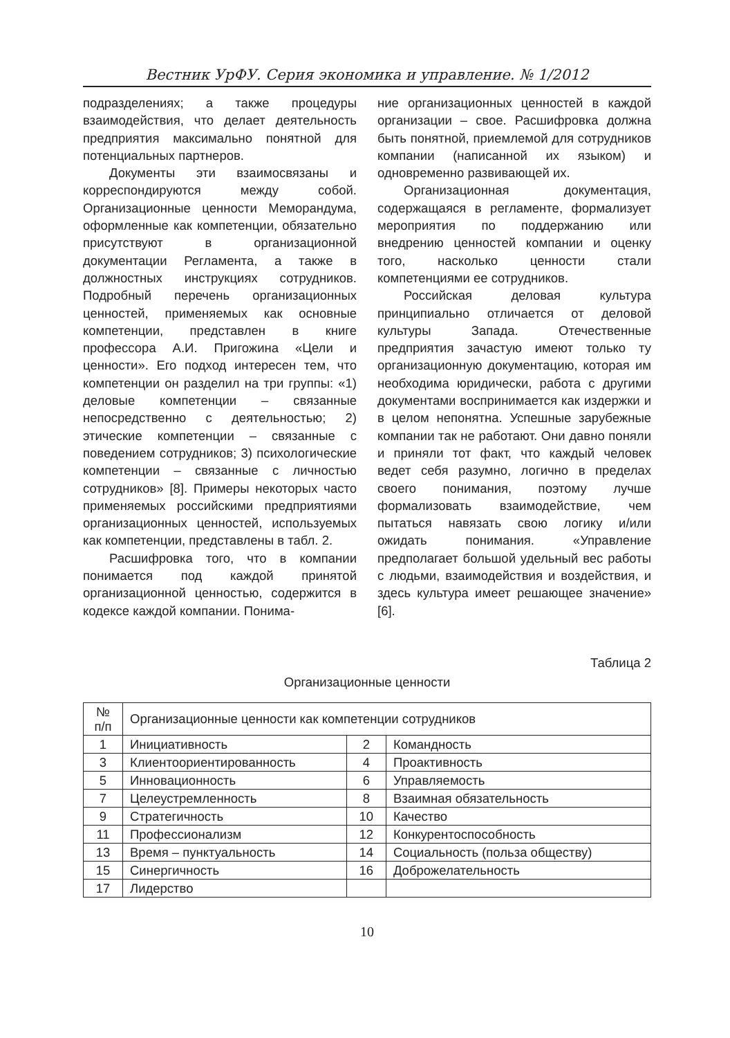Вестник УрФУ. Серия экономика и управление. № 1/2012
подразделениях; а также процедуры взаимодействия, что делает деятельность предприятия максимально понятной для потенциальных партнеров.
Документы эти взаимосвязаны и корреспондируются между собой. Организационные ценности Меморандума, оформленные как компетенции, обязательно присутствуют в организационной документации Регламента, а также в должностных инструкциях сотрудников. Подробный перечень организационных ценностей, применяемых как основные компетенции, представлен в книге профессора А.И. Пригожина «Цели и ценности». Его подход интересен тем, что компетенции он разделил на три группы: «1) деловые компетенции – связанные непосредственно с деятельностью; 2) этические компетенции – связанные с поведением сотрудников; 3) психологические компетенции – связанные с личностью сотрудников» [8]. Примеры некоторых часто применяемых российскими предприятиями организационных ценностей, используемых как компетенции, представлены в табл. 2.
Расшифровка того, что в компании понимается под каждой принятой организационной ценностью, содержится в кодексе каждой компании. Понима-
ние организационных ценностей в каждой организации – свое. Расшифровка должна быть понятной, приемлемой для сотрудников компании (написанной их языком) и одновременно развивающей их.
Организационная документация, содержащаяся в регламенте, формализует мероприятия по поддержанию или внедрению ценностей компании и оценку того, насколько ценности стали компетенциями ее сотрудников.
Российская деловая культура принципиально отличается от деловой культуры Запада. Отечественные предприятия зачастую имеют только ту организационную документацию, которая им необходима юридически, работа с другими документами воспринимается как издержки и в целом непонятна. Успешные зарубежные компании так не работают. Они давно поняли и приняли тот факт, что каждый человек ведет себя разумно, логично в пределах своего понимания, поэтому лучше формализовать взаимодействие, чем пытаться навязать свою логику и/или ожидать понимания. «Управление предполагает большой удельный вес работы с людьми, взаимодействия и воздействия, и здесь культура имеет решающее значение» [6].
Таблица 2
Организационные ценности
| № п/п | Организационные ценности как компетенции сотрудников | | |
| 1 | Инициативность | 2 | Командность |
| 3 | Клиентоориентированность | 4 | Проактивность |
| 5 | Инновационность | 6 | Управляемость |
| 7 | Целеустремленность | 8 | Взаимная обязательность |
| 9 | Стратегичность | 10 | Качество |
| 11 | Профессионализм | 12 | Конкурентоспособность |
| 13 | Время – пунктуальность | 14 | Социальность (польза обществу) |
| 15 | Синергичность | 16 | Доброжелательность |
| 17 | Лидерство | | |
10